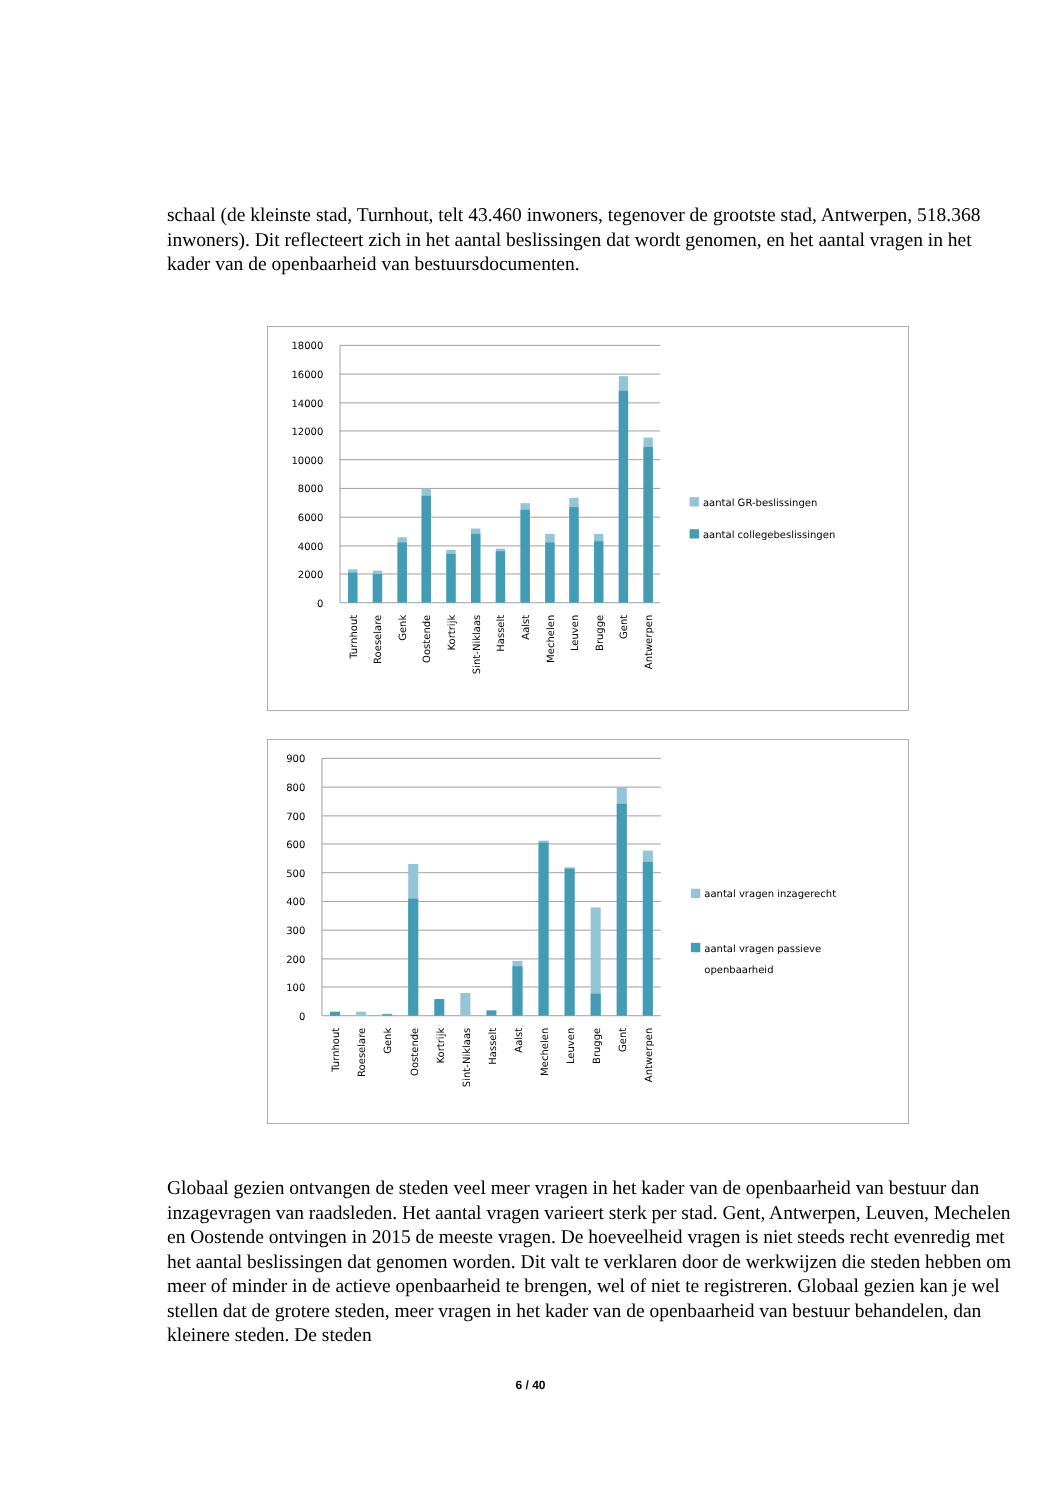schaal (de kleinste stad, Turnhout, telt 43.460 inwoners, tegenover de grootste stad, Antwerpen, 518.368 inwoners). Dit reflecteert zich in het aantal beslissingen dat wordt genomen, en het aantal vragen in het kader van de openbaarheid van bestuursdocumenten.
18000
16000
14000
12000
10000
8000
6000
4000
2000
0
Turnhout
Roeselare
Genk
Oostende
Kortrijk
Sint-Niklaas
Hasselt
Aalst
Mechelen
Leuven
Brugge
Gent
Antwerpen
aantal GR-beslissingen
aantal collegebeslissingen
900
800
700
600
500
400
300
200
100
0
Turnhout
Roeselare
Genk
Oostende
Kortrijk
Sint-Niklaas
Hasselt
Aalst
Mechelen
Leuven
Brugge
Gent
Antwerpen
aantal vragen inzagerecht
aantal vragen passieve
openbaarheid
Globaal gezien ontvangen de steden veel meer vragen in het kader van de openbaarheid van bestuur dan inzagevragen van raadsleden. Het aantal vragen varieert sterk per stad. Gent, Antwerpen, Leuven, Mechelen en Oostende ontvingen in 2015 de meeste vragen. De hoeveelheid vragen is niet steeds recht evenredig met het aantal beslissingen dat genomen worden. Dit valt te verklaren door de werkwijzen die steden hebben om meer of minder in de actieve openbaarheid te brengen, wel of niet te registreren. Globaal gezien kan je wel stellen dat de grotere steden, meer vragen in het kader van de openbaarheid van bestuur behandelen, dan kleinere steden. De steden
6 / 40